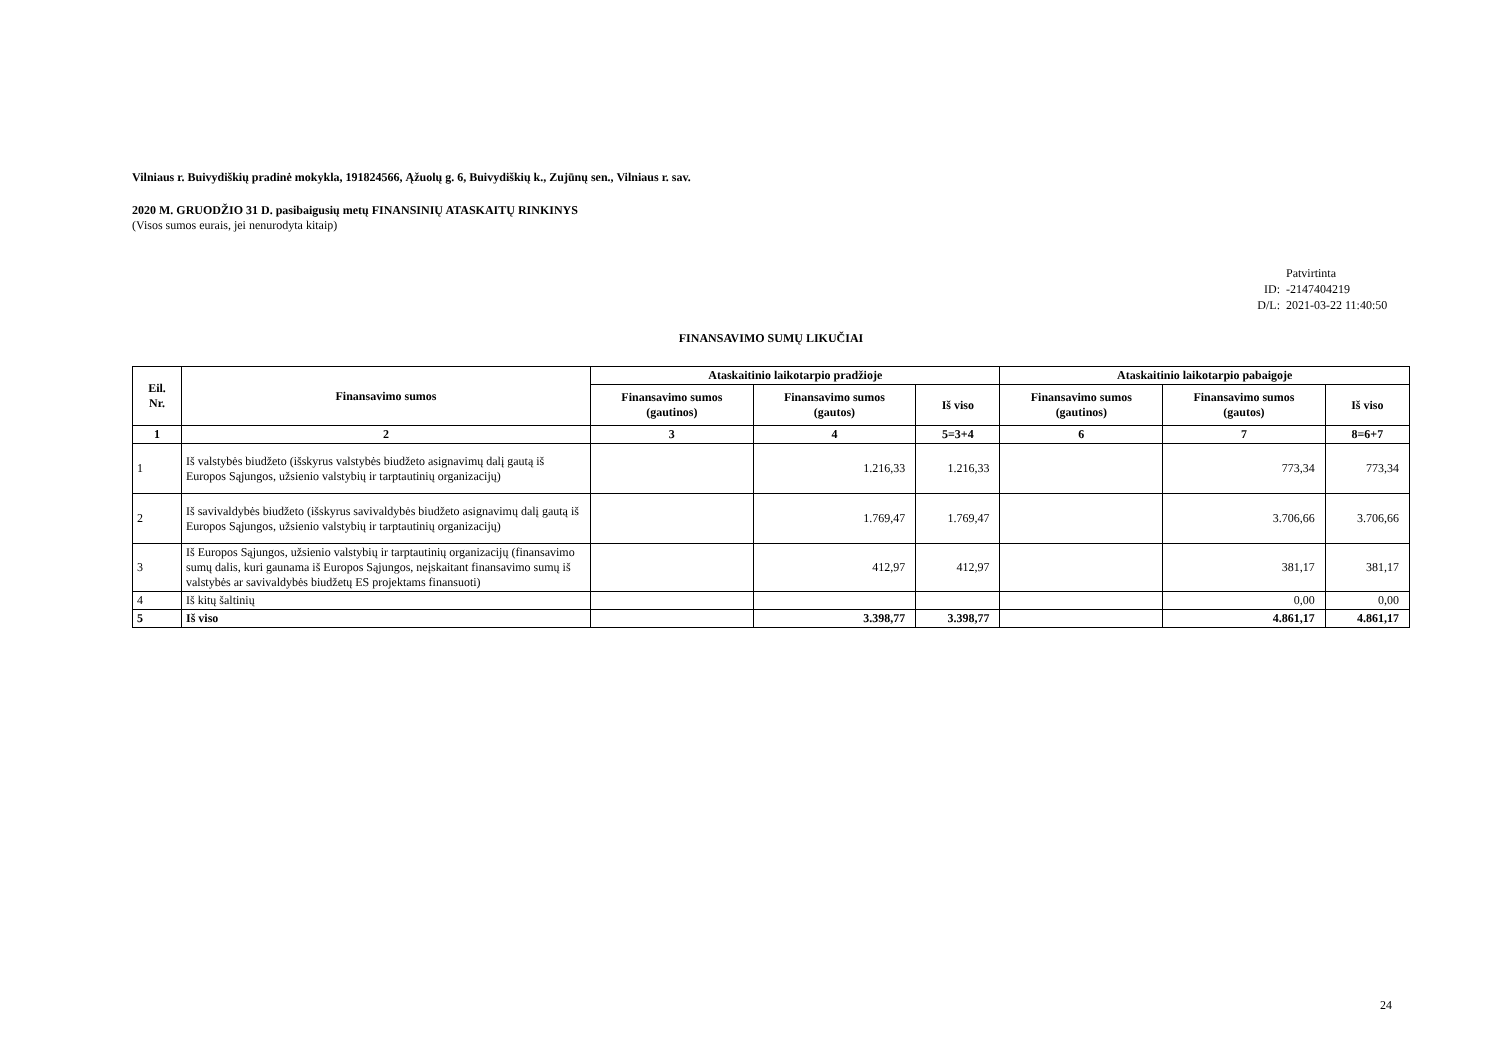Vilniaus r. Buivydiškių pradinė mokykla, 191824566, Ąžuolų g. 6, Buivydiškių k., Zujūnų sen., Vilniaus r. sav.
2020 M. GRUODŽIO 31 D. pasibaigusių metų FINANSINIŲ ATASKAITŲ RINKINYS
(Visos sumos eurais, jei nenurodyta kitaip)
Patvirtinta
ID: -2147404219
D/L: 2021-03-22 11:40:50
FINANSAVIMO SUMŲ LIKUČIAI
| Eil. Nr. | Finansavimo sumos | Ataskaitinio laikotarpio pradžioje | | | Ataskaitinio laikotarpio pabaigoje | | |
| --- | --- | --- | --- | --- | --- | --- | --- |
| | | Finansavimo sumos (gautinos) | Finansavimo sumos (gautos) | Iš viso | Finansavimo sumos (gautinos) | Finansavimo sumos (gautos) | Iš viso |
| 1 | 2 | 3 | 4 | 5=3+4 | 6 | 7 | 8=6+7 |
| 1 | Iš valstybės biudžeto (išskyrus valstybės biudžeto asignavimų dalį gautą iš Europos Sąjungos, užsienio valstybių ir tarptautinių organizacijų) | | 1.216,33 | 1.216,33 | | 773,34 | 773,34 |
| 2 | Iš savivaldybės biudžeto (išskyrus savivaldybės biudžeto asignavimų dalį gautą iš Europos Sąjungos, užsienio valstybių ir tarptautinių organizacijų) | | 1.769,47 | 1.769,47 | | 3.706,66 | 3.706,66 |
| 3 | Iš Europos Sąjungos, užsienio valstybių ir tarptautinių organizacijų (finansavimo sumų dalis, kuri gaunama iš Europos Sąjungos, neįskaitant finansavimo sumų iš valstybės ar savivaldybės biudžetų ES projektams finansuoti) | | 412,97 | 412,97 | | 381,17 | 381,17 |
| 4 | Iš kitų šaltinių | | | | | 0,00 | 0,00 |
| 5 | Iš viso | | 3.398,77 | 3.398,77 | | 4.861,17 | 4.861,17 |
24